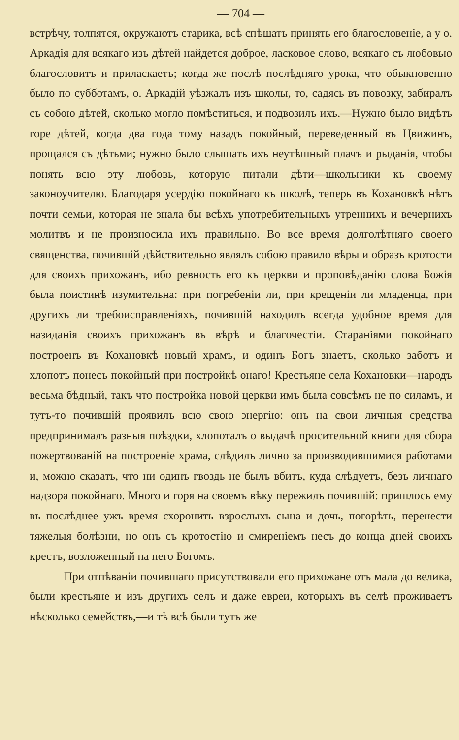— 704 —
встрѣчу, толпятся, окружаютъ старика, всѣ спѣшатъ принять его благословеніе, а у о. Аркадія для всякаго изъ дѣтей найдется доброе, ласковое слово, всякаго съ любовью благословитъ и приласкаетъ; когда же послѣ послѣдняго урока, что обыкновенно было по субботамъ, о. Аркадій уѣзжалъ изъ школы, то, садясь въ повозку, забиралъ съ собою дѣтей, сколько могло помѣститься, и подвозилъ ихъ.—Нужно было видѣть горе дѣтей, когда два года тому назадъ покойный, переведенный въ Цвижинъ, прощался съ дѣтьми; нужно было слышать ихъ неутѣшный плачъ и рыданія, чтобы понять всю эту любовь, которую питали дѣти—школьники къ своему законоучителю. Благодаря усердію покойнаго къ школѣ, теперь въ Кохановкѣ нѣтъ почти семьи, которая не знала бы всѣхъ употребительныхъ утреннихъ и вечернихъ молитвъ и не произносила ихъ правильно. Во все время долголѣтняго своего священства, почившій дѣйствительно являлъ собою правило вѣры и образъ кротости для своихъ прихожанъ, ибо ревность его къ церкви и проповѣданію слова Божія была поистинѣ изумительна: при погребеніи ли, при крещеніи ли младенца, при другихъ ли требоисправленіяхъ, почившій находилъ всегда удобное время для назиданія своихъ прихожанъ въ вѣрѣ и благочестіи. Стараніями покойнаго построенъ въ Кохановкѣ новый храмъ, и одинъ Богъ знаетъ, сколько заботъ и хлопотъ понесъ покойный при постройкѣ онаго! Крестьяне села Кохановки—народъ весьма бѣдный, такъ что постройка новой церкви имъ была совсѣмъ не по силамъ, и тутъ-то почившій проявилъ всю свою энергію: онъ на свои личныя средства предпринималъ разныя поѣздки, хлопоталъ о выдачѣ просительной книги для сбора пожертвованій на построеніе храма, слѣдилъ лично за производившимися работами и, можно сказать, что ни одинъ гвоздь не былъ вбитъ, куда слѣдуетъ, безъ личнаго надзора покойнаго. Много и горя на своемъ вѣку пережилъ почившій: пришлось ему въ послѣднее ужъ время схоронить взрослыхъ сына и дочь, погорѣть, перенести тяжелыя болѣзни, но онъ съ кротостію и смиреніемъ несъ до конца дней своихъ крестъ, возложенный на него Богомъ.
При отпѣваніи почившаго присутствовали его прихожане отъ мала до велика, были крестьяне и изъ другихъ селъ и даже евреи, которыхъ въ селѣ проживаетъ нѣсколько семействъ,—и тѣ всѣ были тутъ же